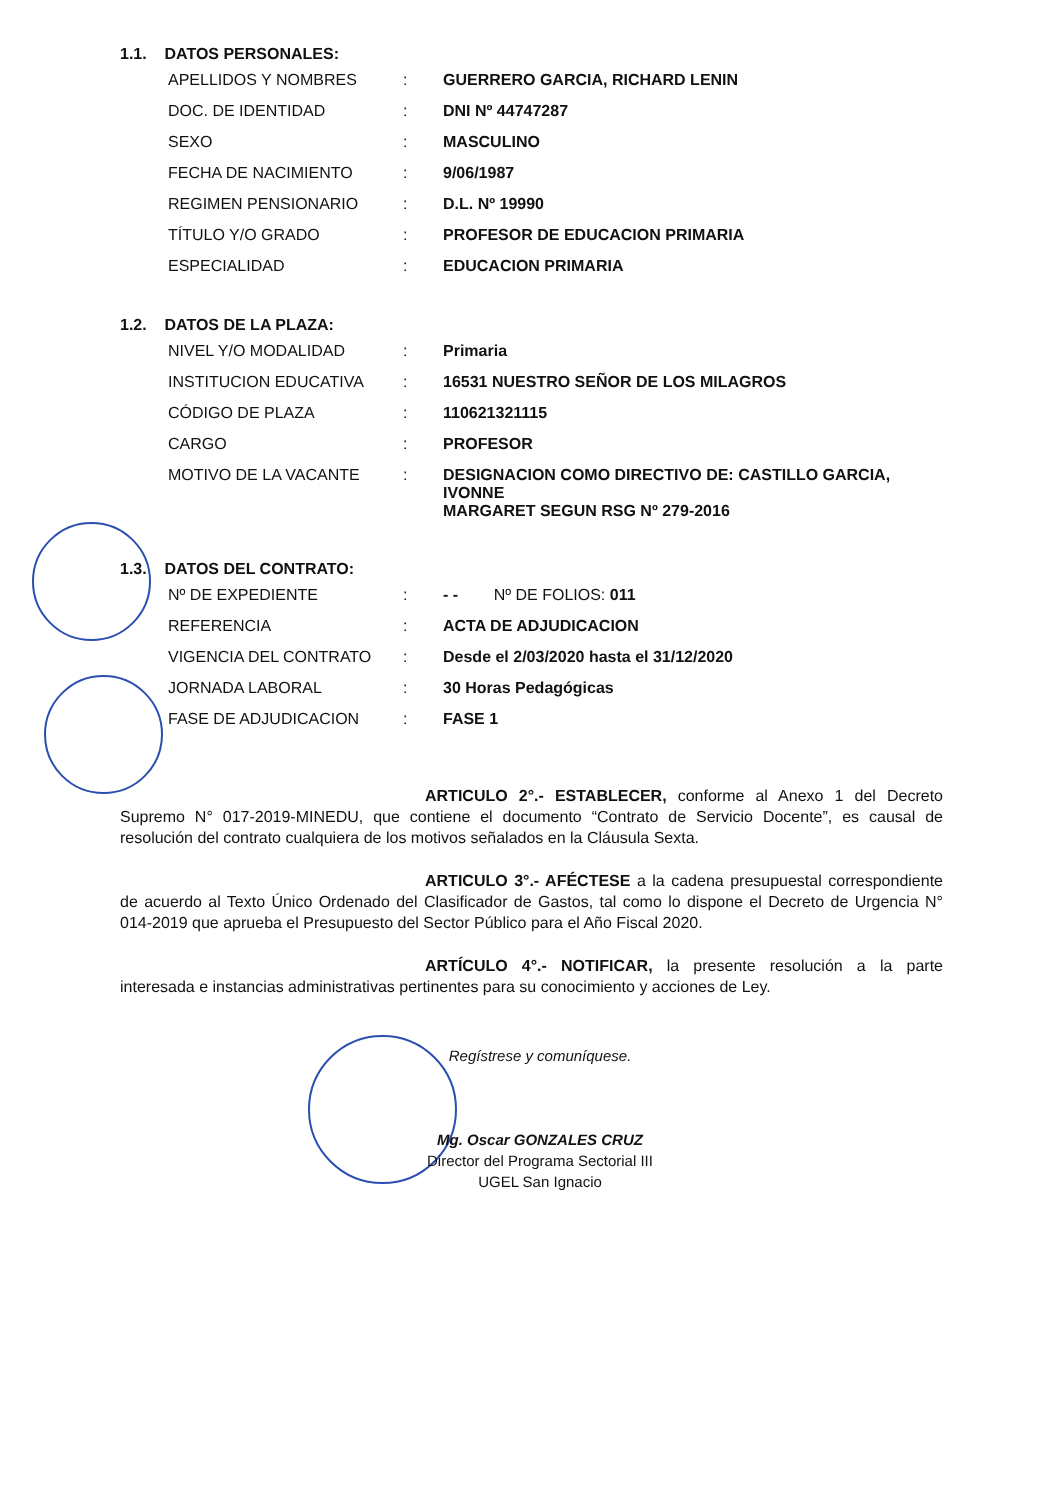1.1. DATOS PERSONALES:
| APELLIDOS Y NOMBRES | : | GUERRERO GARCIA, RICHARD LENIN |
| DOC. DE IDENTIDAD | : | DNI Nº 44747287 |
| SEXO | : | MASCULINO |
| FECHA DE NACIMIENTO | : | 9/06/1987 |
| REGIMEN PENSIONARIO | : | D.L. Nº 19990 |
| TÍTULO Y/O GRADO | : | PROFESOR DE EDUCACION PRIMARIA |
| ESPECIALIDAD | : | EDUCACION PRIMARIA |
1.2. DATOS DE LA PLAZA:
| NIVEL Y/O MODALIDAD | : | Primaria |
| INSTITUCION EDUCATIVA | : | 16531 NUESTRO SEÑOR DE LOS MILAGROS |
| CÓDIGO DE PLAZA | : | 110621321115 |
| CARGO | : | PROFESOR |
| MOTIVO DE LA VACANTE | : | DESIGNACION COMO DIRECTIVO DE: CASTILLO GARCIA, IVONNE MARGARET SEGUN RSG Nº 279-2016 |
1.3. DATOS DEL CONTRATO:
| Nº DE EXPEDIENTE | : | - - Nº DE FOLIOS: 011 |
| REFERENCIA | : | ACTA DE ADJUDICACION |
| VIGENCIA DEL CONTRATO | : | Desde el 2/03/2020 hasta el 31/12/2020 |
| JORNADA LABORAL | : | 30 Horas Pedagógicas |
| FASE DE ADJUDICACION | : | FASE 1 |
ARTICULO 2°.- ESTABLECER, conforme al Anexo 1 del Decreto Supremo N° 017-2019-MINEDU, que contiene el documento “Contrato de Servicio Docente”, es causal de resolución del contrato cualquiera de los motivos señalados en la Cláusula Sexta.
ARTICULO 3°.- AFÉCTESE a la cadena presupuestal correspondiente de acuerdo al Texto Único Ordenado del Clasificador de Gastos, tal como lo dispone el Decreto de Urgencia N° 014-2019 que aprueba el Presupuesto del Sector Público para el Año Fiscal 2020.
ARTÍCULO 4°.- NOTIFICAR, la presente resolución a la parte interesada e instancias administrativas pertinentes para su conocimiento y acciones de Ley.
Regístrese y comuníquese.
Mg. Oscar GONZALES CRUZ
Director del Programa Sectorial III
UGEL San Ignacio